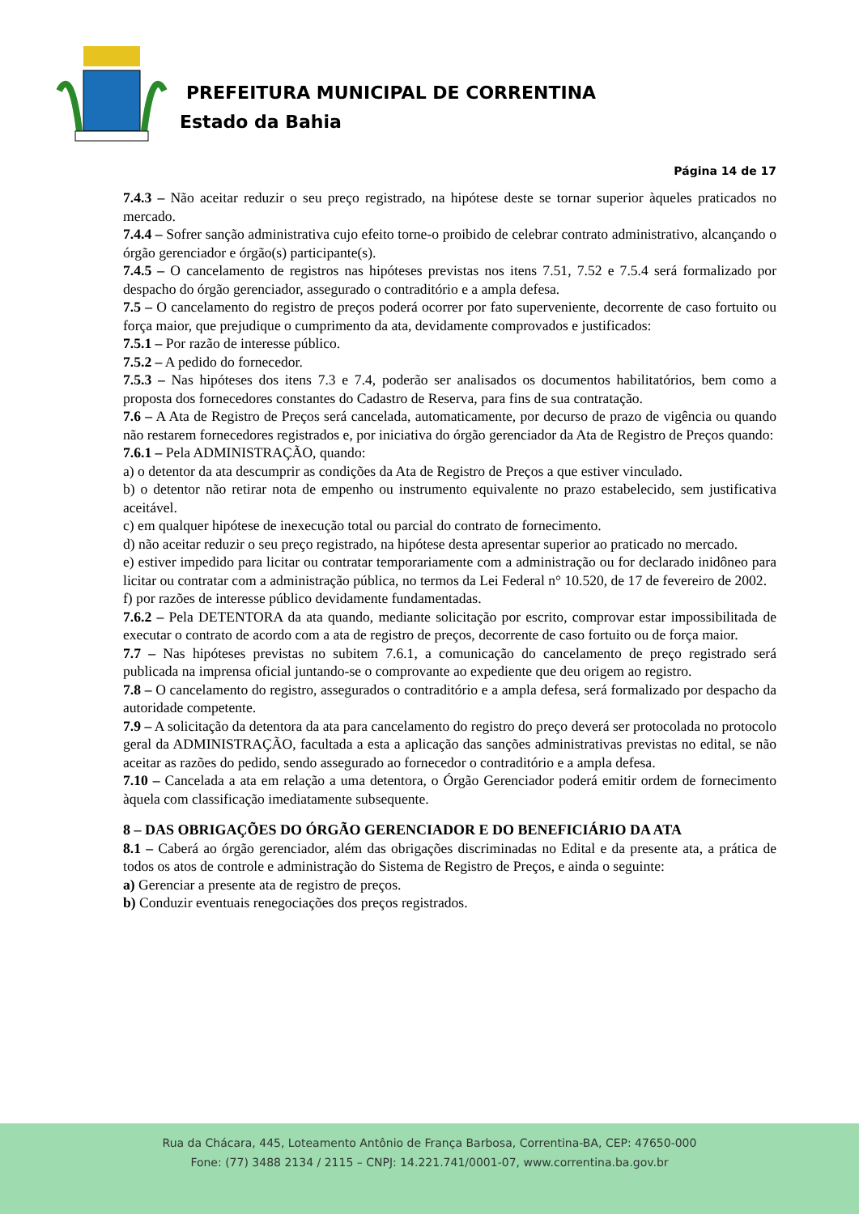PREFEITURA MUNICIPAL DE CORRENTINA
Estado da Bahia
Página 14 de 17
7.4.3 – Não aceitar reduzir o seu preço registrado, na hipótese deste se tornar superior àqueles praticados no mercado.
7.4.4 – Sofrer sanção administrativa cujo efeito torne-o proibido de celebrar contrato administrativo, alcançando o órgão gerenciador e órgão(s) participante(s).
7.4.5 – O cancelamento de registros nas hipóteses previstas nos itens 7.51, 7.52 e 7.5.4 será formalizado por despacho do órgão gerenciador, assegurado o contraditório e a ampla defesa.
7.5 – O cancelamento do registro de preços poderá ocorrer por fato superveniente, decorrente de caso fortuito ou força maior, que prejudique o cumprimento da ata, devidamente comprovados e justificados:
7.5.1 – Por razão de interesse público.
7.5.2 – A pedido do fornecedor.
7.5.3 – Nas hipóteses dos itens 7.3 e 7.4, poderão ser analisados os documentos habilitatórios, bem como a proposta dos fornecedores constantes do Cadastro de Reserva, para fins de sua contratação.
7.6 – A Ata de Registro de Preços será cancelada, automaticamente, por decurso de prazo de vigência ou quando não restarem fornecedores registrados e, por iniciativa do órgão gerenciador da Ata de Registro de Preços quando:
7.6.1 – Pela ADMINISTRAÇÃO, quando:
a) o detentor da ata descumprir as condições da Ata de Registro de Preços a que estiver vinculado.
b) o detentor não retirar nota de empenho ou instrumento equivalente no prazo estabelecido, sem justificativa aceitável.
c) em qualquer hipótese de inexecução total ou parcial do contrato de fornecimento.
d) não aceitar reduzir o seu preço registrado, na hipótese desta apresentar superior ao praticado no mercado.
e) estiver impedido para licitar ou contratar temporariamente com a administração ou for declarado inidôneo para licitar ou contratar com a administração pública, no termos da Lei Federal n° 10.520, de 17 de fevereiro de 2002.
f) por razões de interesse público devidamente fundamentadas.
7.6.2 – Pela DETENTORA da ata quando, mediante solicitação por escrito, comprovar estar impossibilitada de executar o contrato de acordo com a ata de registro de preços, decorrente de caso fortuito ou de força maior.
7.7 – Nas hipóteses previstas no subitem 7.6.1, a comunicação do cancelamento de preço registrado será publicada na imprensa oficial juntando-se o comprovante ao expediente que deu origem ao registro.
7.8 – O cancelamento do registro, assegurados o contraditório e a ampla defesa, será formalizado por despacho da autoridade competente.
7.9 – A solicitação da detentora da ata para cancelamento do registro do preço deverá ser protocolada no protocolo geral da ADMINISTRAÇÃO, facultada a esta a aplicação das sanções administrativas previstas no edital, se não aceitar as razões do pedido, sendo assegurado ao fornecedor o contraditório e a ampla defesa.
7.10 – Cancelada a ata em relação a uma detentora, o Órgão Gerenciador poderá emitir ordem de fornecimento àquela com classificação imediatamente subsequente.
8 – DAS OBRIGAÇÕES DO ÓRGÃO GERENCIADOR E DO BENEFICIÁRIO DA ATA
8.1 – Caberá ao órgão gerenciador, além das obrigações discriminadas no Edital e da presente ata, a prática de todos os atos de controle e administração do Sistema de Registro de Preços, e ainda o seguinte:
a) Gerenciar a presente ata de registro de preços.
b) Conduzir eventuais renegociações dos preços registrados.
Rua da Chácara, 445, Loteamento Antônio de França Barbosa, Correntina-BA, CEP: 47650-000
Fone: (77) 3488 2134 / 2115 – CNPJ: 14.221.741/0001-07, www.correntina.ba.gov.br